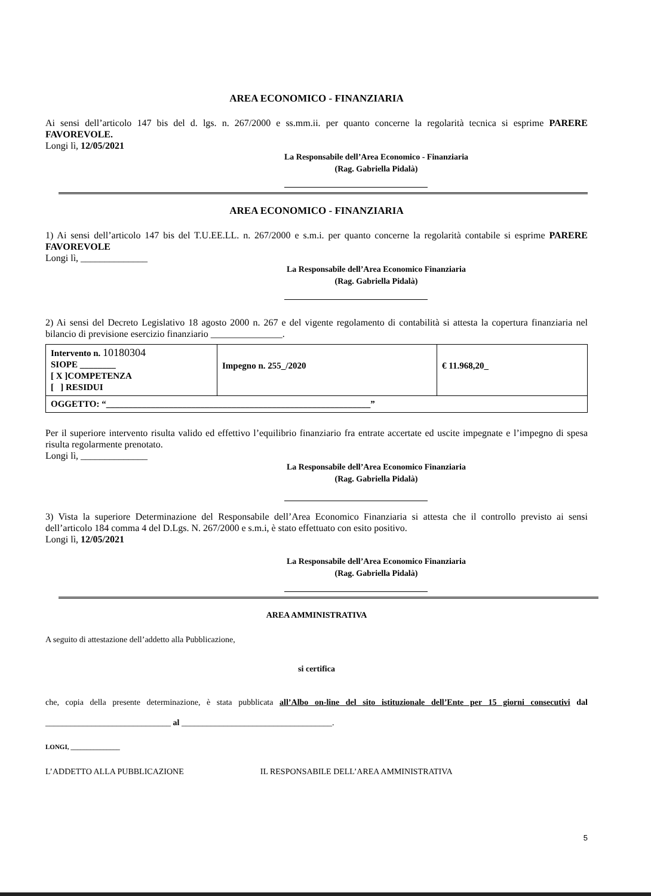AREA ECONOMICO - FINANZIARIA
Ai sensi dell’articolo 147 bis del d. lgs. n. 267/2000 e ss.mm.ii. per quanto concerne la regolarità tecnica si esprime PARERE FAVOREVOLE.
Longi lì, 12/05/2021
La Responsabile dell’Area Economico - Finanziaria
(Rag. Gabriella Pidalà)
AREA ECONOMICO - FINANZIARIA
1) Ai sensi dell’articolo 147 bis del T.U.EE.LL. n. 267/2000 e s.m.i. per quanto concerne la regolarità contabile si esprime PARERE FAVOREVOLE
Longi lì, ______________
La Responsabile dell’Area Economico Finanziaria
(Rag. Gabriella Pidalà)
2) Ai sensi del Decreto Legislativo 18 agosto 2000 n. 267 e del vigente regolamento di contabilità si attesta la copertura finanziaria nel bilancio di previsione esercizio finanziario _______________.
| Intervento n. 10180304 SIOPE ________ [ X ]COMPETENZA [ ] RESIDUI | Impegno n. 255_/2020 | € 11.968,20_ |
| OGGETTO: “___________________________________________________________” | | |
Per il superiore intervento risulta valido ed effettivo l’equilibrio finanziario fra entrate accertate ed uscite impegnate e l’impegno di spesa risulta regolarmente prenotato.
Longi lì, ______________
La Responsabile dell’Area Economico Finanziaria
(Rag. Gabriella Pidalà)
3) Vista la superiore Determinazione del Responsabile dell’Area Economico Finanziaria si attesta che il controllo previsto ai sensi dell’articolo 184 comma 4 del D.Lgs. N. 267/2000 e s.m.i, è stato effettuato con esito positivo.
Longi lì, 12/05/2021
La Responsabile dell’Area Economico Finanziaria
(Rag. Gabriella Pidalà)
AREA AMMINISTRATIVA
A seguito di attestazione dell’addetto alla Pubblicazione,
si certifica
che, copia della presente determinazione, è stata pubblicata all’Albo on-line del sito istituzionale dell’Ente per 15 giorni consecutivi dal ______________________________ al ____________________________________.
LONGI, _______________
L’ADDETTO ALLA PUBBLICAZIONE IL RESPONSABILE DELL’AREA AMMINISTRATIVA
5